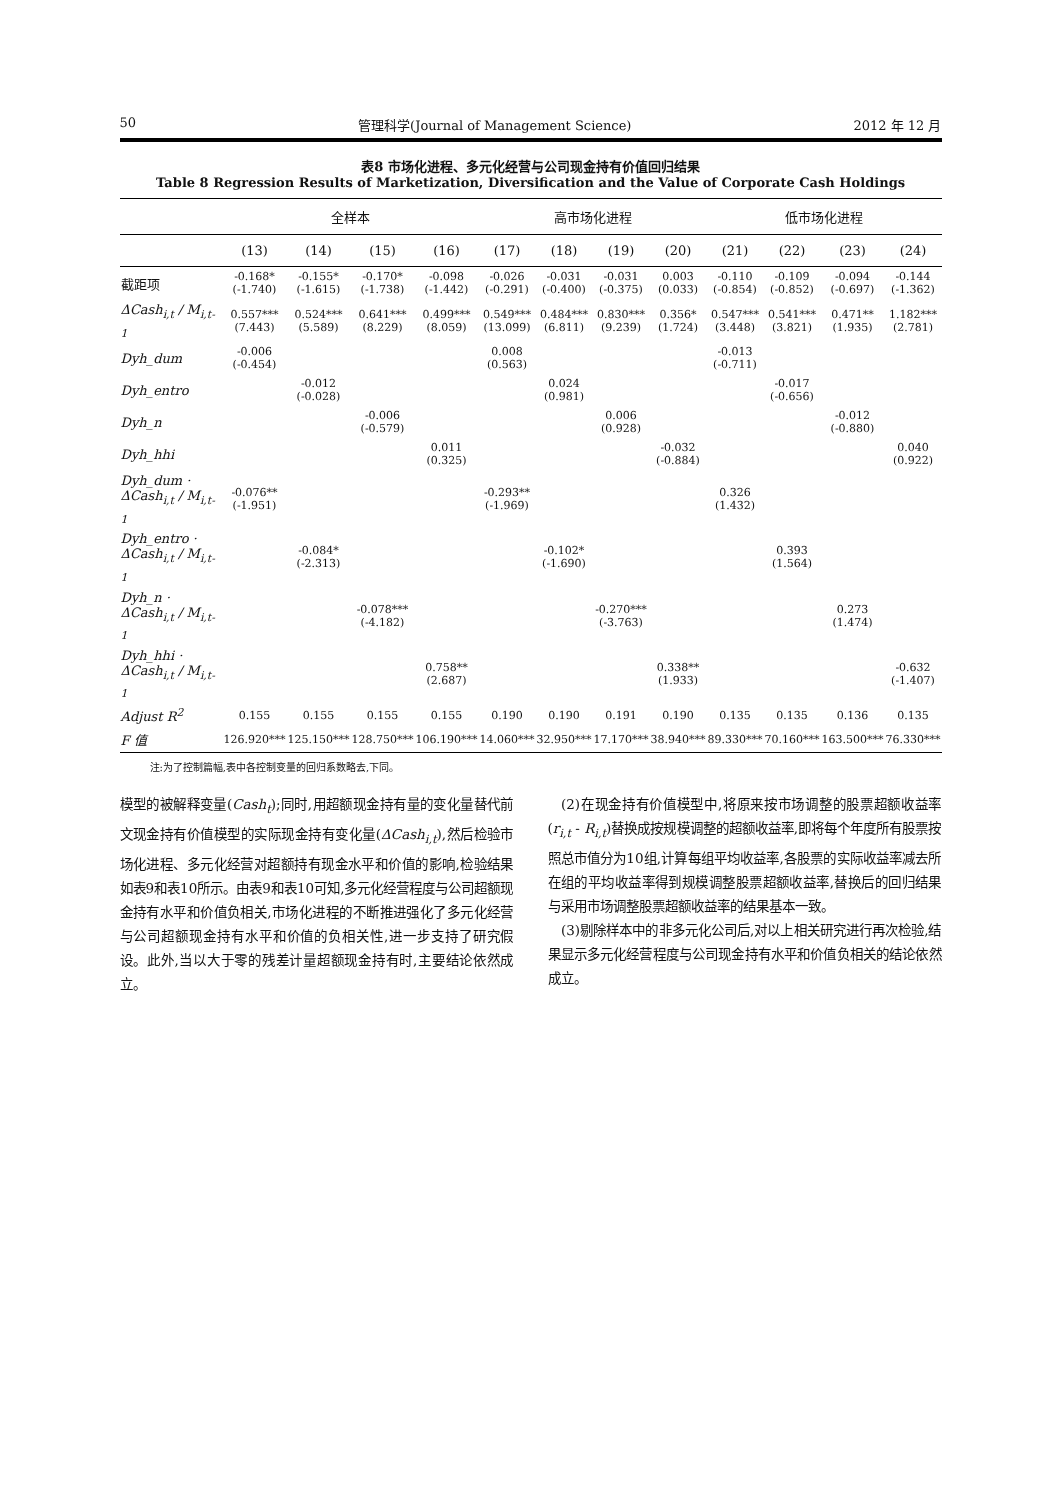50 管理科学(Journal of Management Science) 2012 年 12 月
表8 市场化进程、多元化经营与公司现金持有价值回归结果
Table 8 Regression Results of Marketization, Diversification and the Value of Corporate Cash Holdings
| | 全样本 | | | | 高市场化进程 | | | | 低市场化进程 | | | |
| --- | --- | --- | --- | --- | --- | --- | --- | --- | --- | --- | --- | --- |
| | (13) | (14) | (15) | (16) | (17) | (18) | (19) | (20) | (21) | (22) | (23) | (24) |
| 截距项 | -0.168* (-1.740) | -0.155* (-1.615) | -0.170* (-1.738) | -0.098 (-1.442) | -0.026 (-0.291) | -0.031 (-0.400) | -0.031 (-0.375) | 0.003 (0.033) | -0.110 (-0.854) | -0.109 (-0.852) | -0.094 (-0.697) | -0.144 (-1.362) |
| ΔCash<sub>i,t</sub> / M<sub>i,t-1</sub> | 0.557*** (7.443) | 0.524*** (5.589) | 0.641*** (8.229) | 0.499*** (8.059) | 0.549*** (13.099) | 0.484*** (6.811) | 0.830*** (9.239) | 0.356* (1.724) | 0.547*** (3.448) | 0.541*** (3.821) | 0.471** (1.935) | 1.182*** (2.781) |
| Dyh_dum | -0.006 (-0.454) | | | | 0.008 (0.563) | | | | -0.013 (-0.711) | | | |
| Dyh_entro | | -0.012 (-0.028) | | | | 0.024 (0.981) | | | | -0.017 (-0.656) | | |
| Dyh_n | | | -0.006 (-0.579) | | | | 0.006 (0.928) | | | | -0.012 (-0.880) | |
| Dyh_hhi | | | | 0.011 (0.325) | | | | -0.032 (-0.884) | | | | 0.040 (0.922) |
| Dyh_dum · ΔCash<sub>i,t</sub> / M<sub>i,t-1</sub> | -0.076** (-1.951) | | | | -0.293** (-1.969) | | | | 0.326 (1.432) | | | |
| Dyh_entro · ΔCash<sub>i,t</sub> / M<sub>i,t-1</sub> | | -0.084* (-2.313) | | | | -0.102* (-1.690) | | | | 0.393 (1.564) | | |
| Dyh_n · ΔCash<sub>i,t</sub> / M<sub>i,t-1</sub> | | | -0.078*** (-4.182) | | | | -0.270*** (-3.763) | | | | 0.273 (1.474) | |
| Dyh_hhi · ΔCash<sub>i,t</sub> / M<sub>i,t-1</sub> | | | | 0.758** (2.687) | | | | 0.338** (1.933) | | | | -0.632 (-1.407) |
| Adjust R<sup>2</sup> | 0.155 | 0.155 | 0.155 | 0.155 | 0.190 | 0.190 | 0.191 | 0.190 | 0.135 | 0.135 | 0.136 | 0.135 |
| F 值 | 126.920*** | 125.150*** | 128.750*** | 106.190*** | 14.060*** | 32.950*** | 17.170*** | 38.940*** | 89.330*** | 70.160*** | 163.500*** | 76.330*** |
注:为了控制篇幅,表中各控制变量的回归系数略去,下同。
模型的被解释变量(Cash<sub>t</sub>);同时,用超额现金持有量的变化量替代前文现金持有价值模型的实际现金持有变化量(ΔCash<sub>i,t</sub>),然后检验市场化进程、多元化经营对超额持有现金水平和价值的影响,检验结果如表9和表10所示。由表9和表10可知,多元化经营程度与公司超额现金持有水平和价值负相关,市场化进程的不断推进强化了多元化经营与公司超额现金持有水平和价值的负相关性,进一步支持了研究假设。此外,当以大于零的残差计量超额现金持有时,主要结论依然成立。
 (2)在现金持有价值模型中,将原来按市场调整的股票超额收益率(r<sub>i,t</sub> - R<sub>i,t</sub>)替换成按规模调整的超额收益率,即将每个年度所有股票按照总市值分为10组,计算每组平均收益率,各股票的实际收益率减去所在组的平均收益率得到规模调整股票超额收益率,替换后的回归结果与采用市场调整股票超额收益率的结果基本一致。
 (3)剔除样本中的非多元化公司后,对以上相关研究进行再次检验,结果显示多元化经营程度与公司现金持有水平和价值负相关的结论依然成立。